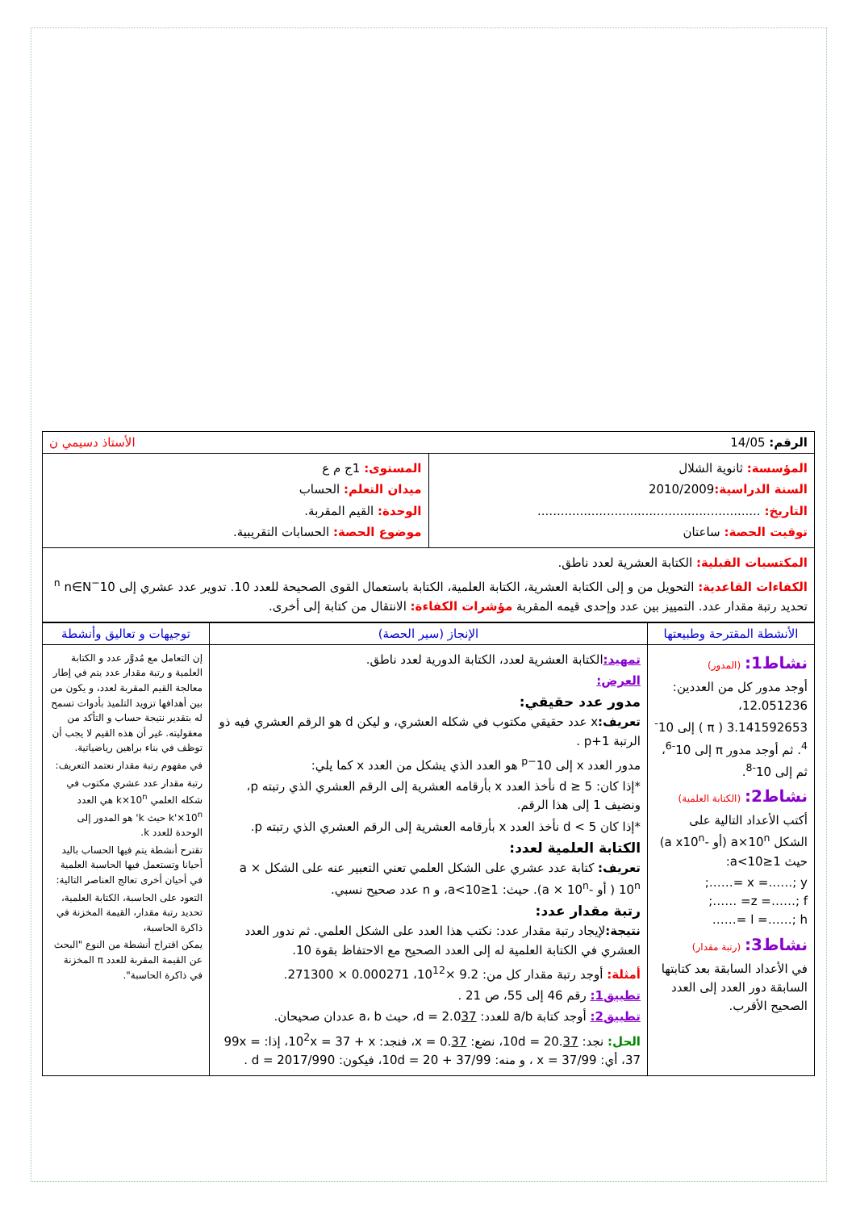| الرقم: 14/05 الأستاذ دسيمي ن |
| المؤسسة: ثانوية الشلال السنة الدراسية: 2010/2009 التاريخ: .......................................................... توقيت الحصة: ساعتان | المستوى: 1ج م ع ميدان التعلم: الحساب الوحدة: القيم المقربة. موضوع الحصة: الحسابات التقريبية. |
| المكتسبات القبلية: الكتابة العشرية لعدد ناطق. الكفاءات القاعدية: التحويل من و إلى الكتابة العشرية، الكتابة العلمية، الكتابة باستعمال القوى الصحيحة للعدد 10. تدوير عدد عشري إلى 10<sup>−n</sup> n∈N تحديد رتبة مقدار عدد. التمييز بين عدد وإحدى قيمه المقربة مؤشرات الكفاءة: الانتقال من كتابة إلى أخرى. | |
| الأنشطة المقترحة وطبيعتها | الإنجاز (سير الحصة) | توجيهات و تعاليق وأنشطة |
| نشاط1: (المدور) أوجد مدور كل من العددين: 12.051236، 3.141592653 ( π ) إلى 10<sup>-4</sup>. ثم أوجد مدور π إلى 10<sup>-6</sup>، ثم إلى 10<sup>-8</sup>. نشاط2: (الكتابة العلمية) أكتب الأعداد التالية على الشكل a×10<sup>n</sup> (أو -a x10<sup>n</sup>) حيث 1≤a<10: x =……; y =……; z =……; f= ……; l =……; h =…… نشاط3: (رتبة مقدار) في الأعداد السابقة بعد كتابتها السابقة دور العدد إلى العدد الصحيح الأقرب. | تمهيد: الكتابة العشرية لعدد، الكتابة الدورية لعدد ناطق. العرض: مدور عدد حقيقي: تعريف: x عدد حقيقي مكتوب في شكله العشري، و ليكن d هو الرقم العشري فيه ذو الرتبة p+1 . مدور العدد x إلى 10<sup>−p</sup> هو العدد الذي يشكل من العدد x كما يلي: *إذا كان: d ≥ 5 نأخذ العدد x بأرقامه العشرية إلى الرقم العشري الذي رتبته p، ونضيف 1 إلى هذا الرقم. *إذا كان d < 5 نأخذ العدد x بأرقامه العشرية إلى الرقم العشري الذي رتبته p. الكتابة العلمية لعدد: تعريف: كتابة عدد عشري على الشكل العلمي تعني التعبير عنه على الشكل a × 10<sup>n</sup> ( أو -a × 10<sup>n</sup>). حيث: 1≤a<10، و n عدد صحيح نسبي. رتبة مقدار عدد: نتيجة: لإيجاد رتبة مقدار عدد: نكتب هذا العدد على الشكل العلمي. ثم ندور العدد العشري في الكتابة العلمية له إلى العدد الصحيح مع الاحتفاظ بقوة 10. أمثلة: أوجد رتبة مقدار كل من: 9.2 ×10<sup>12</sup>، 0.000271 × 271300. تطبيق1: رقم 46 إلى 55، ص 21 . تطبيق2: أوجد كتابة a/b للعدد: d = 2.0 37 ، حيث a، b عددان صحيحان. الحل: نجد: 10d = 20. 37 ، نضع: x = 0. 37 ، فنجد: 10<sup>2</sup>x = 37 + x، إذا: 99x = 37، أي: x = 37/99 ، و منه: 10d = 20 + 37/99، فيكون: d = 2017/990 . | إن التعامل مع مُدوَّر عدد و الكتابة العلمية و رتبة مقدار عدد يتم في إطار معالجة القيم المقربة لعدد، و يكون من بين أهدافها تزويد التلميذ بأدوات تسمح له بتقدير نتيجة حساب و التأكد من معقوليته. غير أن هذه القيم لا يجب أن توظف في بناء براهين رياضياتية. في مفهوم رتبة مقدار نعتمد التعريف: رتبة مقدار عدد عشري مكتوب في شكله العلمي k×10<sup>n</sup> هي العدد k'×10<sup>n</sup> حيث k' هو المدور إلى الوحدة للعدد k. تقترح أنشطة يتم فيها الحساب باليد أحيانا وتستعمل فيها الحاسبة العلمية في أحيان أخرى تعالج العناصر التالية: التعود على الحاسبة، الكتابة العلمية، تحديد رتبة مقدار، القيمة المخزنة في ذاكرة الحاسبة، يمكن اقتراح أنشطة من النوع "البحث عن القيمة المقربة للعدد π المخزنة في ذاكرة الحاسبة". |